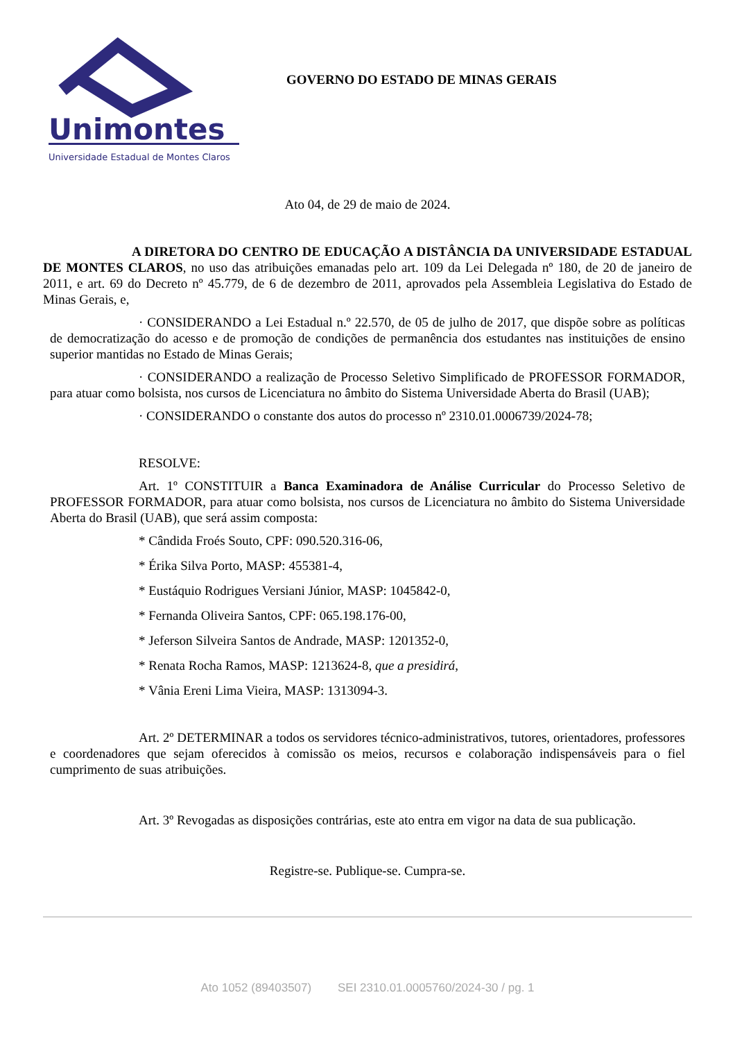Unimontes
Universidade Estadual de Montes Claros
GOVERNO DO ESTADO DE MINAS GERAIS
Ato 04, de 29 de maio de 2024.
A DIRETORA DO CENTRO DE EDUCAÇÃO A DISTÂNCIA DA UNIVERSIDADE ESTADUAL DE MONTES CLAROS, no uso das atribuições emanadas pelo art. 109 da Lei Delegada nº 180, de 20 de janeiro de 2011, e art. 69 do Decreto nº 45.779, de 6 de dezembro de 2011, aprovados pela Assembleia Legislativa do Estado de Minas Gerais, e,
· CONSIDERANDO a Lei Estadual n.º 22.570, de 05 de julho de 2017, que dispõe sobre as políticas de democratização do acesso e de promoção de condições de permanência dos estudantes nas instituições de ensino superior mantidas no Estado de Minas Gerais;
· CONSIDERANDO a realização de Processo Seletivo Simplificado de PROFESSOR FORMADOR, para atuar como bolsista, nos cursos de Licenciatura no âmbito do Sistema Universidade Aberta do Brasil (UAB);
· CONSIDERANDO o constante dos autos do processo nº 2310.01.0006739/2024-78;
RESOLVE:
Art. 1º CONSTITUIR a Banca Examinadora de Análise Curricular do Processo Seletivo de PROFESSOR FORMADOR, para atuar como bolsista, nos cursos de Licenciatura no âmbito do Sistema Universidade Aberta do Brasil (UAB), que será assim composta:
* Cândida Froés Souto, CPF: 090.520.316-06,
* Érika Silva Porto, MASP: 455381-4,
* Eustáquio Rodrigues Versiani Júnior, MASP: 1045842-0,
* Fernanda Oliveira Santos, CPF: 065.198.176-00,
* Jeferson Silveira Santos de Andrade, MASP: 1201352-0,
* Renata Rocha Ramos, MASP: 1213624-8, que a presidirá,
* Vânia Ereni Lima Vieira, MASP: 1313094-3.
Art. 2º DETERMINAR a todos os servidores técnico-administrativos, tutores, orientadores, professores e coordenadores que sejam oferecidos à comissão os meios, recursos e colaboração indispensáveis para o fiel cumprimento de suas atribuições.
Art. 3º Revogadas as disposições contrárias, este ato entra em vigor na data de sua publicação.
Registre-se. Publique-se. Cumpra-se.
Ato 1052 (89403507) SEI 2310.01.0005760/2024-30 / pg. 1